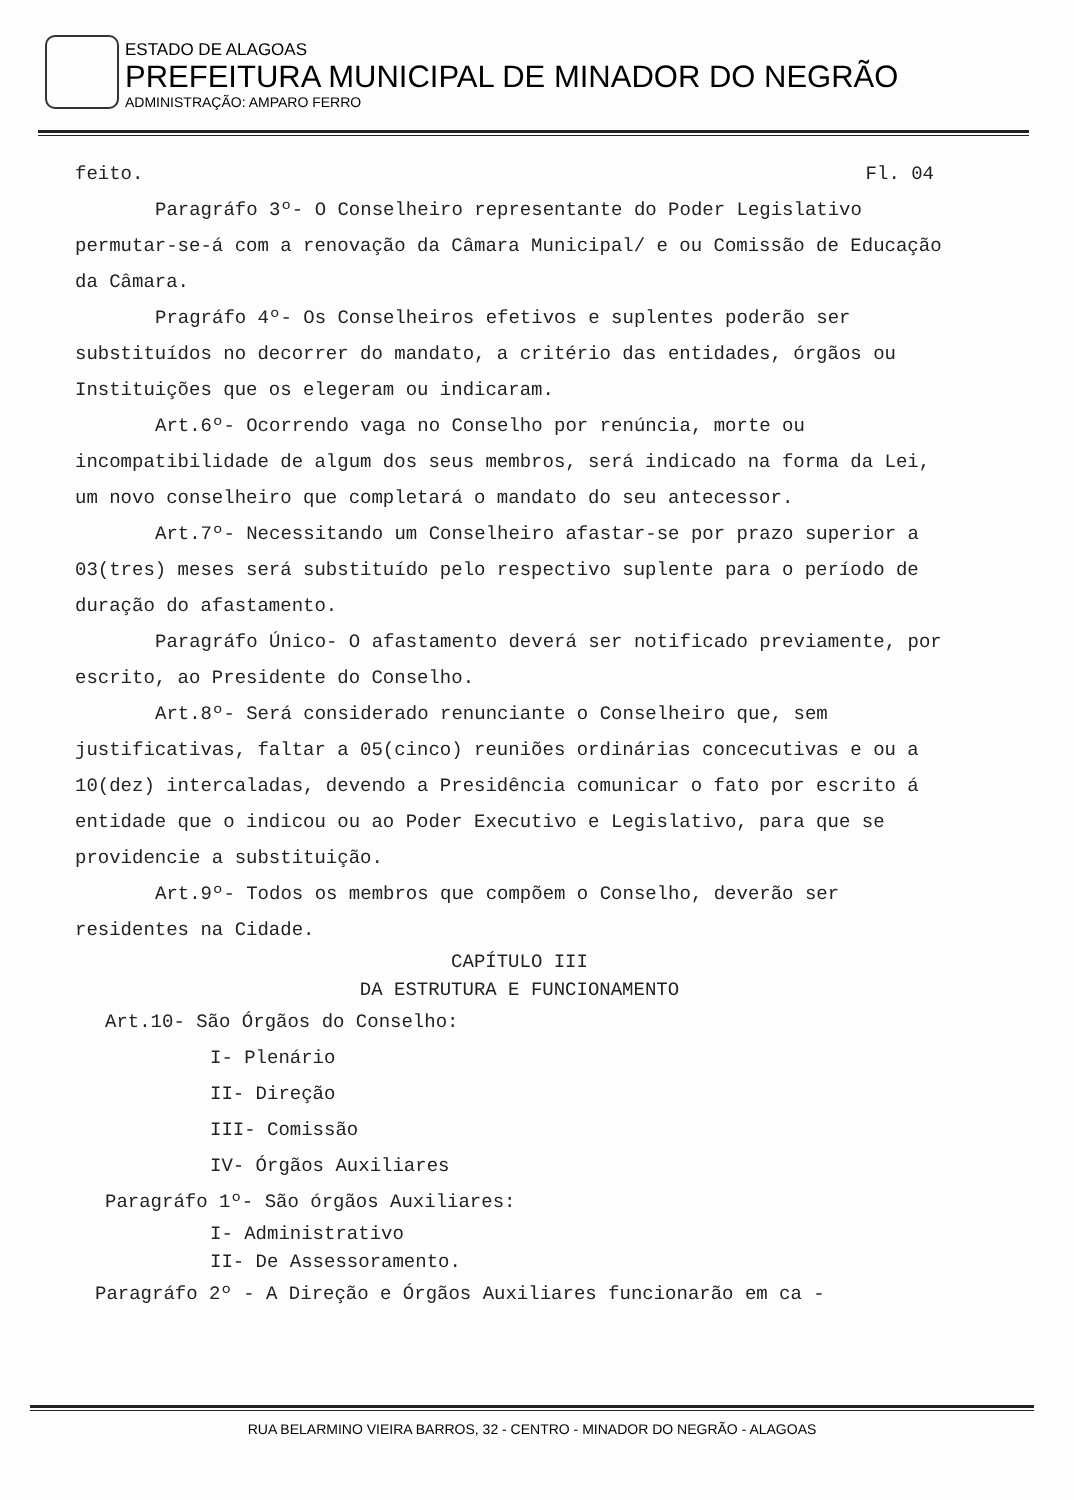ESTADO DE ALAGOAS
PREFEITURA MUNICIPAL DE MINADOR DO NEGRÃO
ADMINISTRAÇÃO: AMPARO FERRO
feito. Fl. 04
Paragráfo 3º- O Conselheiro representante do Poder Legislativo permutar-se-á com a renovação da Câmara Municipal/ e ou Comissão de Educação da Câmara.
Pragráfo 4º- Os Conselheiros efetivos e suplentes poderão ser substituídos no decorrer do mandato, a critério das entidades, órgãos ou Instituições que os elegeram ou indicaram.
Art.6º- Ocorrendo vaga no Conselho por renúncia, morte ou incompatibilidade de algum dos seus membros, será indicado na forma da Lei, um novo conselheiro que completará o mandato do seu antecessor.
Art.7º- Necessitando um Conselheiro afastar-se por prazo superior a 03(tres) meses será substituído pelo respectivo suplente para o período de duração do afastamento.
Paragráfo Único- O afastamento deverá ser notificado previamente, por escrito, ao Presidente do Conselho.
Art.8º- Será considerado renunciante o Conselheiro que, sem justificativas, faltar a 05(cinco) reuniões ordinárias concecutivas e ou a 10(dez) intercaladas, devendo a Presidência comunicar o fato por escrito á entidade que o indicou ou ao Poder Executivo e Legislativo, para que se providencie a substituição.
Art.9º- Todos os membros que compõem o Conselho, deverão ser residentes na Cidade.
CAPÍTULO III
DA ESTRUTURA E FUNCIONAMENTO
Art.10- São Órgãos do Conselho:
I- Plenário
II- Direção
III- Comissão
IV- Órgãos Auxiliares
Paragráfo 1º- São órgãos Auxiliares:
I- Administrativo
II- De Assessoramento.
Paragráfo 2º - A Direção e Órgãos Auxiliares funcionarão em ca -
RUA BELARMINO VIEIRA BARROS, 32 - CENTRO - MINADOR DO NEGRÃO - ALAGOAS